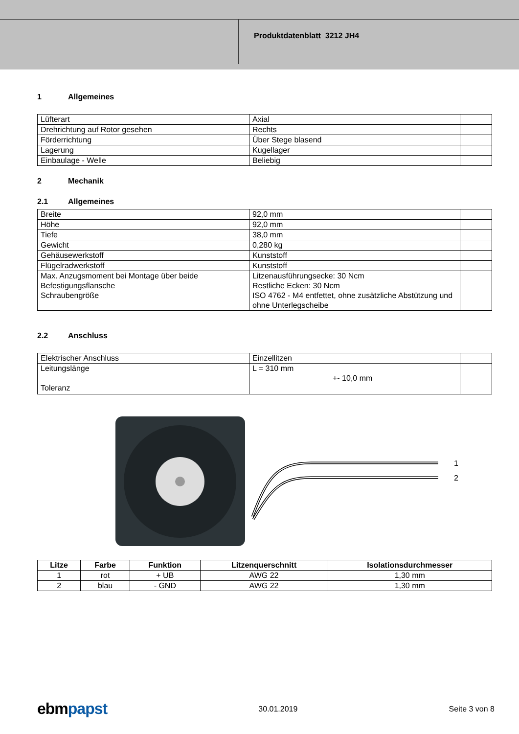Produktdatenblatt 3212 JH4
1 Allgemeines
| Lüfterart | Axial | |
| Drehrichtung auf Rotor gesehen | Rechts | |
| Förderrichtung | Über Stege blasend | |
| Lagerung | Kugellager | |
| Einbaulage - Welle | Beliebig | |
2 Mechanik
2.1 Allgemeines
| Breite | 92,0 mm | |
| Höhe | 92,0 mm | |
| Tiefe | 38,0 mm | |
| Gewicht | 0,280 kg | |
| Gehäusewerkstoff | Kunststoff | |
| Flügelradwerkstoff | Kunststoff | |
| Max. Anzugsmoment bei Montage über beide Befestigungsflansche Schraubengröße | Litzenausführungsecke: 30 Ncm Restliche Ecken: 30 Ncm ISO 4762 - M4 entfettet, ohne zusätzliche Abstützung und ohne Unterlegscheibe | |
2.2 Anschluss
| Elektrischer Anschluss | Einzellitzen | |
| Leitungslänge Toleranz | L = 310 mm +- 10,0 mm | |
1
2
| Litze | Farbe | Funktion | Litzenquerschnitt | Isolationsdurchmesser |
| --- | --- | --- | --- | --- |
| 1 | rot | + UB | AWG 22 | 1,30 mm |
| 2 | blau | - GND | AWG 22 | 1,30 mm |
ebmpapst 30.01.2019 Seite 3 von 8